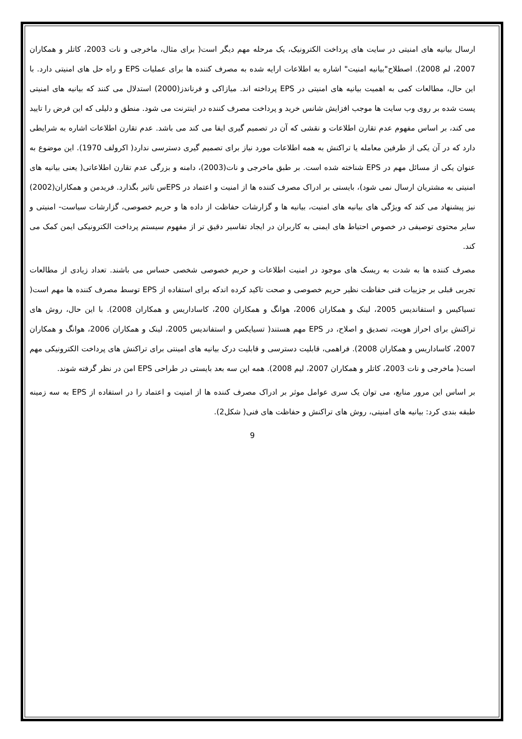ارسال بیانیه های امنیتی در سایت های پرداخت الکترونیک، یک مرحله مهم دیگر است( برای مثال، ماخرجی و نات 2003، کاتلر و همکاران 2007، لم 2008). اصطلاح"بیانیه امنیت" اشاره به اطلاعات ارایه شده به مصرف کننده ها برای عملیات EPS و راه حل های امنیتی دارد. با این حال، مطالعات کمی به اهمیت بیانیه های امنیتی در EPS پرداخته اند. میازاکی و فرناندز(2000) استدلال می کنند که بیانیه های امنیتی پست شده بر روی وب سایت ها موجب افزایش شانس خرید و پرداخت مصرف کننده در اینترنت می شود. منطق و دلیلی که این فرض را تایید می کند، بر اساس مفهوم عدم تقارن اطلاعات و نقشی که آن در تصمیم گیری ایفا می کند می باشد. عدم تقارن اطلاعات اشاره به شرایطی دارد که در آن یکی از طرفین معامله یا تراکنش به همه اطلاعات مورد نیاز برای تصمیم گیری دسترسی ندارد( اکرولف 1970). این موضوع به عنوان یکی از مسائل مهم در EPS شناخته شده است. بر طبق ماخرجی و نات(2003)، دامنه و بزرگی عدم تقارن اطلاعاتی( یعنی بیانیه های امنیتی به مشتریان ارسال نمی شود)، بایستی بر ادراک مصرف کننده ها از امنیت و اعتماد در EPSس تاثیر بگذارد. فریدمن و همکاران(2002) نیز پیشنهاد می کند که ویژگی های بیانیه های امنیت، بیانیه ها و گزارشات حفاظت از داده ها و حریم خصوصی، گزارشات سیاست- امنیتی و سایر محتوی توصیفی در خصوص احتیاط های ایمنی به کاربران در ایجاد تفاسیر دقیق تر از مفهوم سیستم پرداخت الکترونیکی ایمن کمک می کند.
مصرف کننده ها به شدت به ریسک های موجود در امنیت اطلاعات و حریم خصوصی شخصی حساس می باشند. تعداد زیادی از مطالعات تجربی قبلی بر جزییات فنی حفاظت نظیر حریم خصوصی و صحت تاکید کرده اندکه برای استفاده از EPS توسط مصرف کننده ها مهم است( تسیاکیس و استفاندیس 2005، لینک و همکاران 2006، هوانگ و همکاران 200، کاساداریس و همکاران 2008). با این حال، روش های تراکنش برای احراز هویت، تصدیق و اصلاح، در EPS مهم هستند( تسیایکس و استفاندیس 2005، لینک و همکاران 2006، هوانگ و همکاران 2007، کاساداریس و همکاران 2008). فراهمی، قابلیت دسترسی و قابلیت درک بیانیه های امینتی برای تراکنش های پرداخت الکترونیکی مهم است( ماخرجی و نات 2003، کاتلر و همکاران 2007، لیم 2008). همه این سه بعد بایستی در طراحی EPS امن در نظر گرفته شوند.
بر اساس این مرور منابع، می توان یک سری عوامل موثر بر ادراک مصرف کننده ها از امنیت و اعتماد را در استفاده از EPS به سه زمینه طبقه بندی کرد: بیانیه های امنیتی، روش های تراکنش و حفاظت های فنی( شکل2).
9